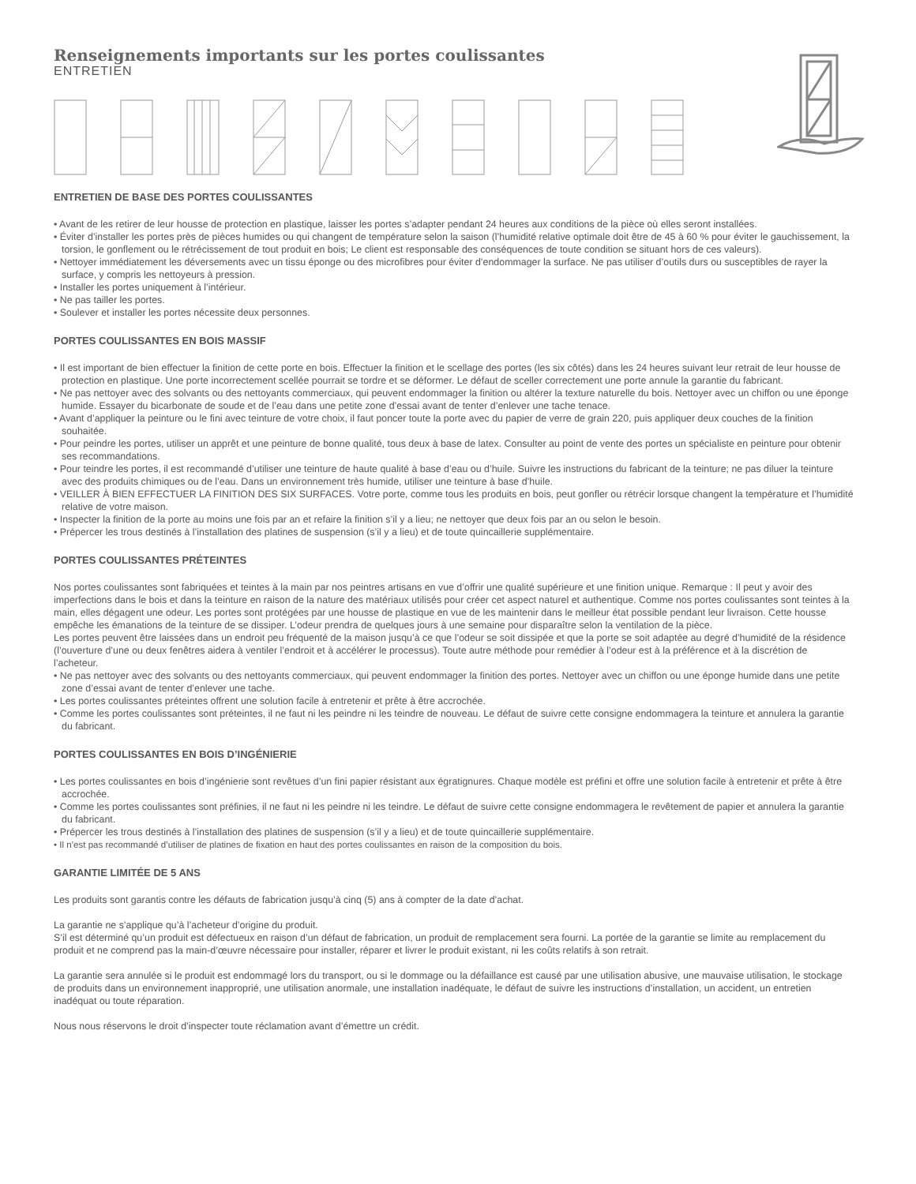Renseignements importants sur les portes coulissantes
ENTRETIEN
ENTRETIEN DE BASE DES PORTES COULISSANTES
• Avant de les retirer de leur housse de protection en plastique, laisser les portes s’adapter pendant 24 heures aux conditions de la pièce où elles seront installées.
• Éviter d’installer les portes près de pièces humides ou qui changent de température selon la saison (l’humidité relative optimale doit être de 45 à 60 % pour éviter le gauchissement, la torsion, le gonflement ou le rétrécissement de tout produit en bois; Le client est responsable des conséquences de toute condition se situant hors de ces valeurs).
• Nettoyer immédiatement les déversements avec un tissu éponge ou des microfibres pour éviter d’endommager la surface. Ne pas utiliser d’outils durs ou susceptibles de rayer la surface, y compris les nettoyeurs à pression.
• Installer les portes uniquement à l’intérieur.
• Ne pas tailler les portes.
• Soulever et installer les portes nécessite deux personnes.
PORTES COULISSANTES EN BOIS MASSIF
• Il est important de bien effectuer la finition de cette porte en bois. Effectuer la finition et le scellage des portes (les six côtés) dans les 24 heures suivant leur retrait de leur housse de protection en plastique. Une porte incorrectement scellée pourrait se tordre et se déformer. Le défaut de sceller correctement une porte annule la garantie du fabricant.
• Ne pas nettoyer avec des solvants ou des nettoyants commerciaux, qui peuvent endommager la finition ou altérer la texture naturelle du bois. Nettoyer avec un chiffon ou une éponge humide. Essayer du bicarbonate de soude et de l’eau dans une petite zone d’essai avant de tenter d’enlever une tache tenace.
• Avant d’appliquer la peinture ou le fini avec teinture de votre choix, il faut poncer toute la porte avec du papier de verre de grain 220, puis appliquer deux couches de la finition souhaitée.
• Pour peindre les portes, utiliser un apprêt et une peinture de bonne qualité, tous deux à base de latex. Consulter au point de vente des portes un spécialiste en peinture pour obtenir ses recommandations.
• Pour teindre les portes, il est recommandé d’utiliser une teinture de haute qualité à base d’eau ou d’huile. Suivre les instructions du fabricant de la teinture; ne pas diluer la teinture avec des produits chimiques ou de l’eau. Dans un environnement très humide, utiliser une teinture à base d’huile.
• VEILLER À BIEN EFFECTUER LA FINITION DES SIX SURFACES. Votre porte, comme tous les produits en bois, peut gonfler ou rétrécir lorsque changent la température et l’humidité relative de votre maison.
• Inspecter la finition de la porte au moins une fois par an et refaire la finition s’il y a lieu; ne nettoyer que deux fois par an ou selon le besoin.
• Prépercer les trous destinés à l’installation des platines de suspension (s’il y a lieu) et de toute quincaillerie supplémentaire.
PORTES COULISSANTES PRÉTEINTES
Nos portes coulissantes sont fabriquées et teintes à la main par nos peintres artisans en vue d’offrir une qualité supérieure et une finition unique. Remarque : Il peut y avoir des imperfections dans le bois et dans la teinture en raison de la nature des matériaux utilisés pour créer cet aspect naturel et authentique. Comme nos portes coulissantes sont teintes à la main, elles dégagent une odeur. Les portes sont protégées par une housse de plastique en vue de les maintenir dans le meilleur état possible pendant leur livraison. Cette housse empêche les émanations de la teinture de se dissiper. L’odeur prendra de quelques jours à une semaine pour disparaître selon la ventilation de la pièce.
Les portes peuvent être laissées dans un endroit peu fréquenté de la maison jusqu’à ce que l’odeur se soit dissipée et que la porte se soit adaptée au degré d’humidité de la résidence (l’ouverture d’une ou deux fenêtres aidera à ventiler l’endroit et à accélérer le processus). Toute autre méthode pour remédier à l’odeur est à la préférence et à la discrétion de l’acheteur.
• Ne pas nettoyer avec des solvants ou des nettoyants commerciaux, qui peuvent endommager la finition des portes. Nettoyer avec un chiffon ou une éponge humide dans une petite zone d’essai avant de tenter d’enlever une tache.
• Les portes coulissantes préteintes offrent une solution facile à entretenir et prête à être accrochée.
• Comme les portes coulissantes sont préteintes, il ne faut ni les peindre ni les teindre de nouveau. Le défaut de suivre cette consigne endommagera la teinture et annulera la garantie du fabricant.
PORTES COULISSANTES EN BOIS D’INGÉNIERIE
• Les portes coulissantes en bois d’ingénierie sont revêtues d’un fini papier résistant aux égratignures. Chaque modèle est préfini et offre une solution facile à entretenir et prête à être accrochée.
• Comme les portes coulissantes sont préfinies, il ne faut ni les peindre ni les teindre. Le défaut de suivre cette consigne endommagera le revêtement de papier et annulera la garantie du fabricant.
• Prépercer les trous destinés à l’installation des platines de suspension (s’il y a lieu) et de toute quincaillerie supplémentaire.
• Il n’est pas recommandé d’utiliser de platines de fixation en haut des portes coulissantes en raison de la composition du bois.
GARANTIE LIMITÉE DE 5 ANS
Les produits sont garantis contre les défauts de fabrication jusqu’à cinq (5) ans à compter de la date d’achat.
La garantie ne s’applique qu’à l’acheteur d’origine du produit.
S’il est déterminé qu’un produit est défectueux en raison d’un défaut de fabrication, un produit de remplacement sera fourni. La portée de la garantie se limite au remplacement du produit et ne comprend pas la main-d’œuvre nécessaire pour installer, réparer et livrer le produit existant, ni les coûts relatifs à son retrait.
La garantie sera annulée si le produit est endommagé lors du transport, ou si le dommage ou la défaillance est causé par une utilisation abusive, une mauvaise utilisation, le stockage de produits dans un environnement inapproprié, une utilisation anormale, une installation inadéquate, le défaut de suivre les instructions d’installation, un accident, un entretien inadéquat ou toute réparation.
Nous nous réservons le droit d’inspecter toute réclamation avant d’émettre un crédit.